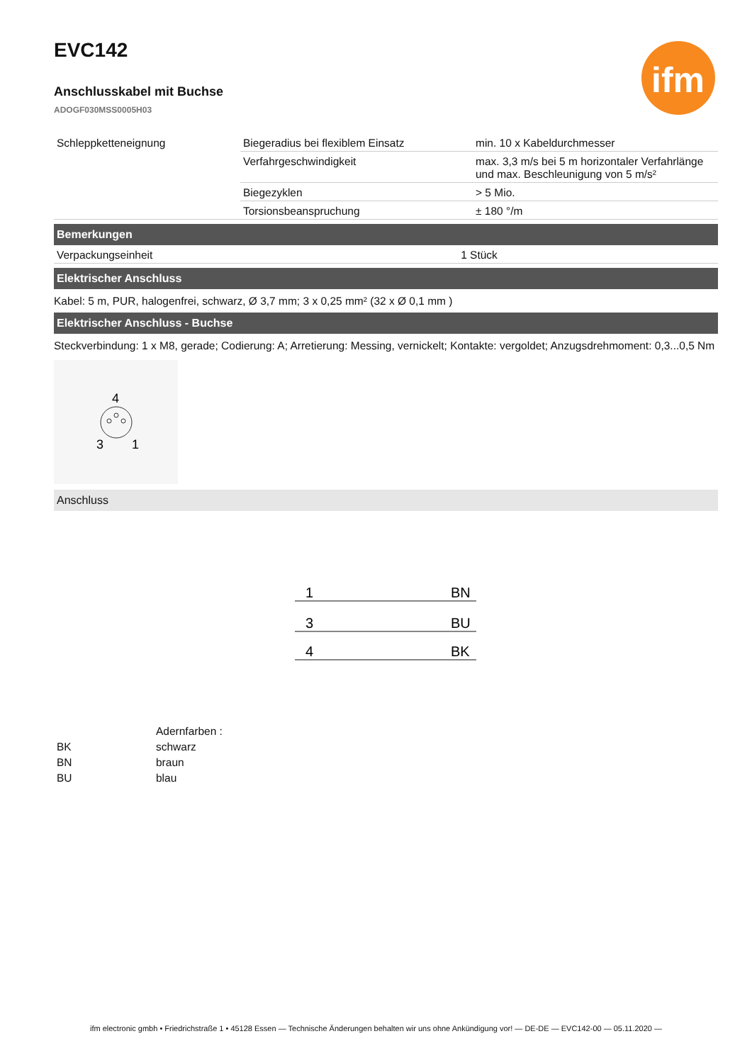ifm
EVC142
Anschlusskabel mit Buchse
ADOGF030MSS0005H03
| Schleppketteneignung | Biegeradius bei flexiblem Einsatz | min. 10 x Kabeldurchmesser |
| | Verfahrgeschwindigkeit | max. 3,3 m/s bei 5 m horizontaler Verfahrlänge und max. Beschleunigung von 5 m/s² |
| | Biegezyklen | > 5 Mio. |
| | Torsionsbeanspruchung | ± 180 °/m |
Bemerkungen
| Verpackungseinheit | 1 Stück |
Elektrischer Anschluss
Kabel: 5 m, PUR, halogenfrei, schwarz, Ø 3,7 mm; 3 x 0,25 mm² (32 x Ø 0,1 mm )
Elektrischer Anschluss - Buchse
Steckverbindung: 1 x M8, gerade; Codierung: A; Arretierung: Messing, vernickelt; Kontakte: vergoldet; Anzugsdrehmoment: 0,3...0,5 Nm
4
3
1
Anschluss
1
BN
3
BU
4
BK
| | Adernfarben : |
| BK | schwarz |
| BN | braun |
| BU | blau |
ifm electronic gmbh • Friedrichstraße 1 • 45128 Essen — Technische Änderungen behalten wir uns ohne Ankündigung vor! — DE-DE — EVC142-00 — 05.11.2020 —